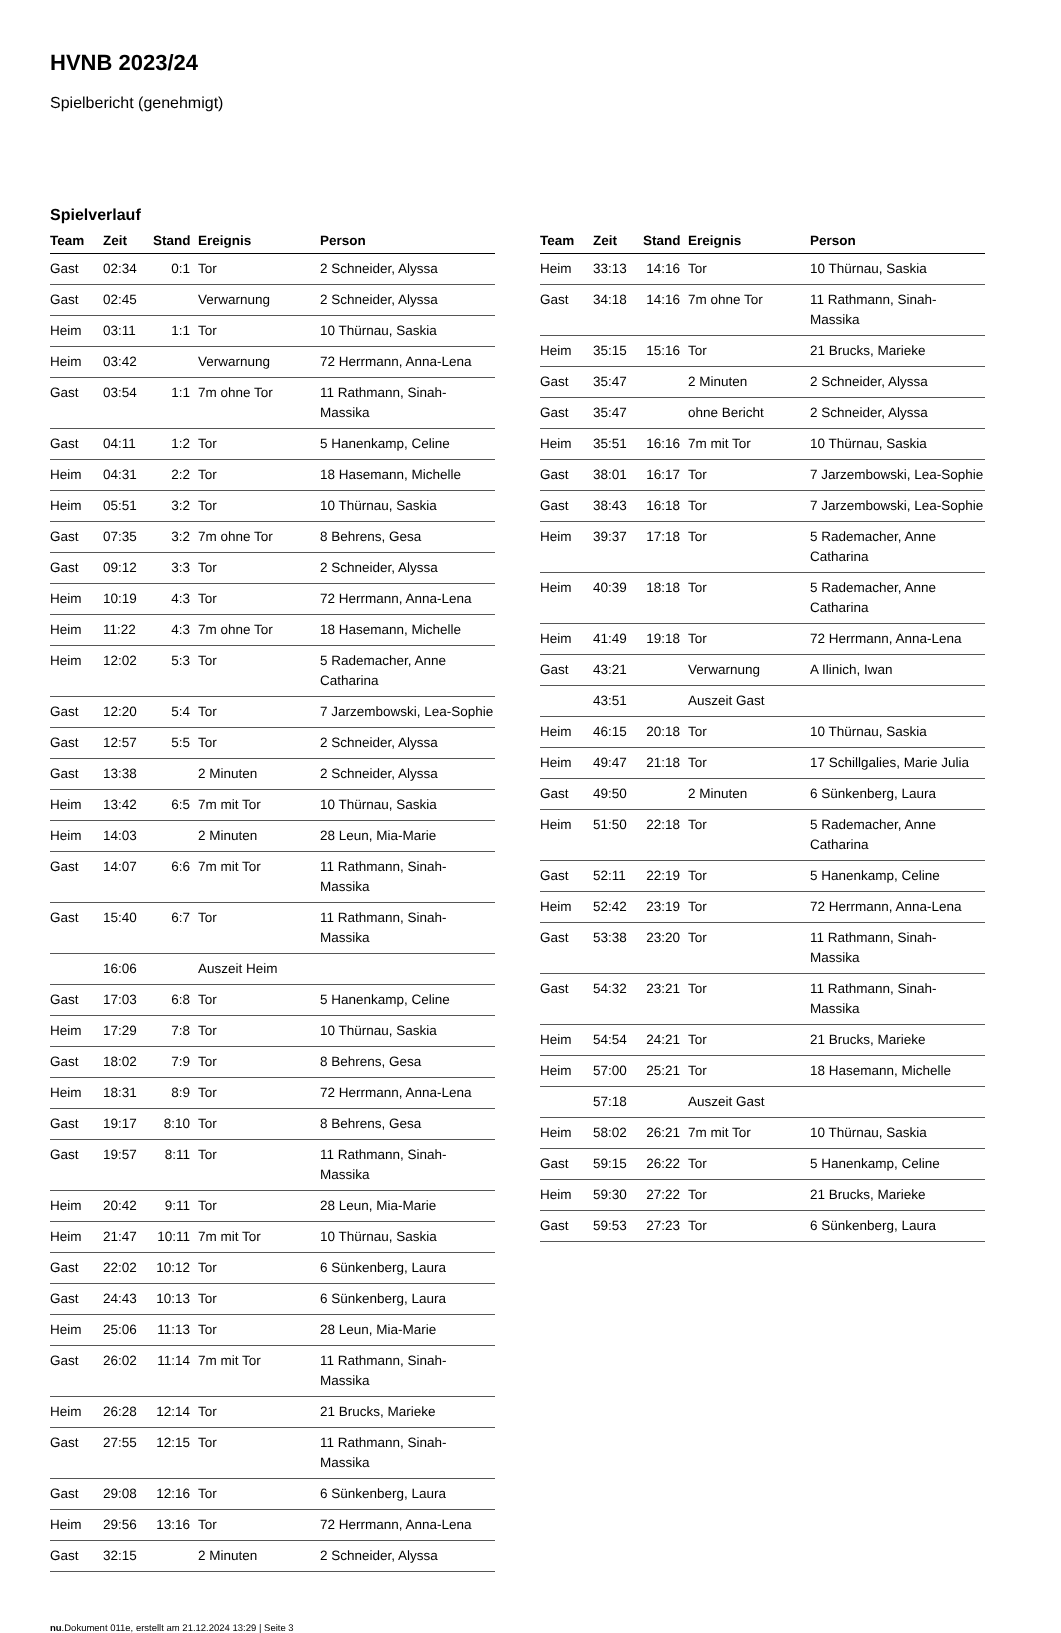HVNB 2023/24
Spielbericht (genehmigt)
Spielverlauf
| Team | Zeit | Stand | Ereignis | Person |
| --- | --- | --- | --- | --- |
| Gast | 02:34 | 0:1 | Tor | 2 Schneider, Alyssa |
| Gast | 02:45 | | Verwarnung | 2 Schneider, Alyssa |
| Heim | 03:11 | 1:1 | Tor | 10 Thürnau, Saskia |
| Heim | 03:42 | | Verwarnung | 72 Herrmann, Anna-Lena |
| Gast | 03:54 | 1:1 | 7m ohne Tor | 11 Rathmann, Sinah-Massika |
| Gast | 04:11 | 1:2 | Tor | 5 Hanenkamp, Celine |
| Heim | 04:31 | 2:2 | Tor | 18 Hasemann, Michelle |
| Heim | 05:51 | 3:2 | Tor | 10 Thürnau, Saskia |
| Gast | 07:35 | 3:2 | 7m ohne Tor | 8 Behrens, Gesa |
| Gast | 09:12 | 3:3 | Tor | 2 Schneider, Alyssa |
| Heim | 10:19 | 4:3 | Tor | 72 Herrmann, Anna-Lena |
| Heim | 11:22 | 4:3 | 7m ohne Tor | 18 Hasemann, Michelle |
| Heim | 12:02 | 5:3 | Tor | 5 Rademacher, Anne Catharina |
| Gast | 12:20 | 5:4 | Tor | 7 Jarzembowski, Lea-Sophie |
| Gast | 12:57 | 5:5 | Tor | 2 Schneider, Alyssa |
| Gast | 13:38 | | 2 Minuten | 2 Schneider, Alyssa |
| Heim | 13:42 | 6:5 | 7m mit Tor | 10 Thürnau, Saskia |
| Heim | 14:03 | | 2 Minuten | 28 Leun, Mia-Marie |
| Gast | 14:07 | 6:6 | 7m mit Tor | 11 Rathmann, Sinah-Massika |
| Gast | 15:40 | 6:7 | Tor | 11 Rathmann, Sinah-Massika |
| | 16:06 | | Auszeit Heim | |
| Gast | 17:03 | 6:8 | Tor | 5 Hanenkamp, Celine |
| Heim | 17:29 | 7:8 | Tor | 10 Thürnau, Saskia |
| Gast | 18:02 | 7:9 | Tor | 8 Behrens, Gesa |
| Heim | 18:31 | 8:9 | Tor | 72 Herrmann, Anna-Lena |
| Gast | 19:17 | 8:10 | Tor | 8 Behrens, Gesa |
| Gast | 19:57 | 8:11 | Tor | 11 Rathmann, Sinah-Massika |
| Heim | 20:42 | 9:11 | Tor | 28 Leun, Mia-Marie |
| Heim | 21:47 | 10:11 | 7m mit Tor | 10 Thürnau, Saskia |
| Gast | 22:02 | 10:12 | Tor | 6 Sünkenberg, Laura |
| Gast | 24:43 | 10:13 | Tor | 6 Sünkenberg, Laura |
| Heim | 25:06 | 11:13 | Tor | 28 Leun, Mia-Marie |
| Gast | 26:02 | 11:14 | 7m mit Tor | 11 Rathmann, Sinah-Massika |
| Heim | 26:28 | 12:14 | Tor | 21 Brucks, Marieke |
| Gast | 27:55 | 12:15 | Tor | 11 Rathmann, Sinah-Massika |
| Gast | 29:08 | 12:16 | Tor | 6 Sünkenberg, Laura |
| Heim | 29:56 | 13:16 | Tor | 72 Herrmann, Anna-Lena |
| Gast | 32:15 | | 2 Minuten | 2 Schneider, Alyssa |
| Team | Zeit | Stand | Ereignis | Person |
| --- | --- | --- | --- | --- |
| Heim | 33:13 | 14:16 | Tor | 10 Thürnau, Saskia |
| Gast | 34:18 | 14:16 | 7m ohne Tor | 11 Rathmann, Sinah-Massika |
| Heim | 35:15 | 15:16 | Tor | 21 Brucks, Marieke |
| Gast | 35:47 | | 2 Minuten | 2 Schneider, Alyssa |
| Gast | 35:47 | | ohne Bericht | 2 Schneider, Alyssa |
| Heim | 35:51 | 16:16 | 7m mit Tor | 10 Thürnau, Saskia |
| Gast | 38:01 | 16:17 | Tor | 7 Jarzembowski, Lea-Sophie |
| Gast | 38:43 | 16:18 | Tor | 7 Jarzembowski, Lea-Sophie |
| Heim | 39:37 | 17:18 | Tor | 5 Rademacher, Anne Catharina |
| Heim | 40:39 | 18:18 | Tor | 5 Rademacher, Anne Catharina |
| Heim | 41:49 | 19:18 | Tor | 72 Herrmann, Anna-Lena |
| Gast | 43:21 | | Verwarnung | A Ilinich, Iwan |
| | 43:51 | | Auszeit Gast | |
| Heim | 46:15 | 20:18 | Tor | 10 Thürnau, Saskia |
| Heim | 49:47 | 21:18 | Tor | 17 Schillgalies, Marie Julia |
| Gast | 49:50 | | 2 Minuten | 6 Sünkenberg, Laura |
| Heim | 51:50 | 22:18 | Tor | 5 Rademacher, Anne Catharina |
| Gast | 52:11 | 22:19 | Tor | 5 Hanenkamp, Celine |
| Heim | 52:42 | 23:19 | Tor | 72 Herrmann, Anna-Lena |
| Gast | 53:38 | 23:20 | Tor | 11 Rathmann, Sinah-Massika |
| Gast | 54:32 | 23:21 | Tor | 11 Rathmann, Sinah-Massika |
| Heim | 54:54 | 24:21 | Tor | 21 Brucks, Marieke |
| Heim | 57:00 | 25:21 | Tor | 18 Hasemann, Michelle |
| | 57:18 | | Auszeit Gast | |
| Heim | 58:02 | 26:21 | 7m mit Tor | 10 Thürnau, Saskia |
| Gast | 59:15 | 26:22 | Tor | 5 Hanenkamp, Celine |
| Heim | 59:30 | 27:22 | Tor | 21 Brucks, Marieke |
| Gast | 59:53 | 27:23 | Tor | 6 Sünkenberg, Laura |
nu.Dokument 011e, erstellt am 21.12.2024 13:29 | Seite 3